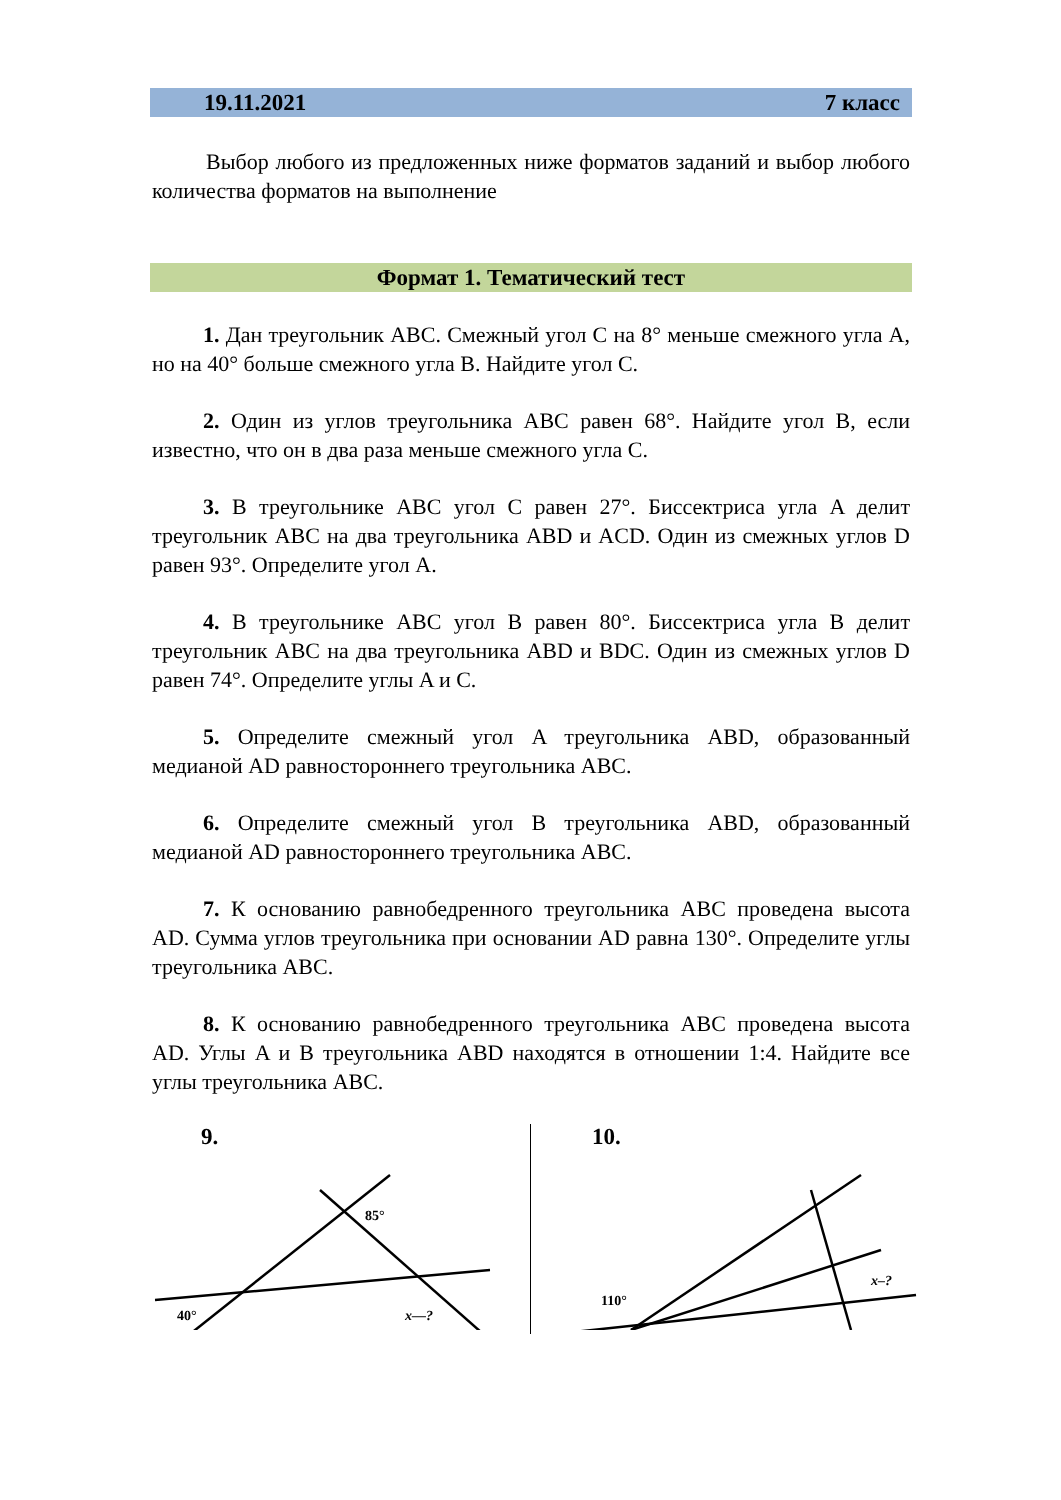19.11.2021 7 класс
Выбор любого из предложенных ниже форматов заданий и выбор любого количества форматов на выполнение
Формат 1. Тематический тест
1. Дан треугольник ABC. Смежный угол C на 8° меньше смежного угла A, но на 40° больше смежного угла B. Найдите угол C.
2. Один из углов треугольника ABC равен 68°. Найдите угол B, если известно, что он в два раза меньше смежного угла C.
3. В треугольнике ABC угол C равен 27°. Биссектриса угла A делит треугольник ABC на два треугольника ABD и ACD. Один из смежных углов D равен 93°. Определите угол A.
4. В треугольнике ABC угол B равен 80°. Биссектриса угла B делит треугольник ABC на два треугольника ABD и BDC. Один из смежных углов D равен 74°. Определите углы A и C.
5. Определите смежный угол A треугольника ABD, образованный медианой AD равностороннего треугольника ABC.
6. Определите смежный угол B треугольника ABD, образованный медианой AD равностороннего треугольника ABC.
7. К основанию равнобедренного треугольника ABC проведена высота AD. Сумма углов треугольника при основании AD равна 130°. Определите углы треугольника ABC.
8. К основанию равнобедренного треугольника ABC проведена высота AD. Углы A и B треугольника ABD находятся в отношении 1:4. Найдите все углы треугольника ABC.
9.
85°
40°
x—?
10.
110°
x–?